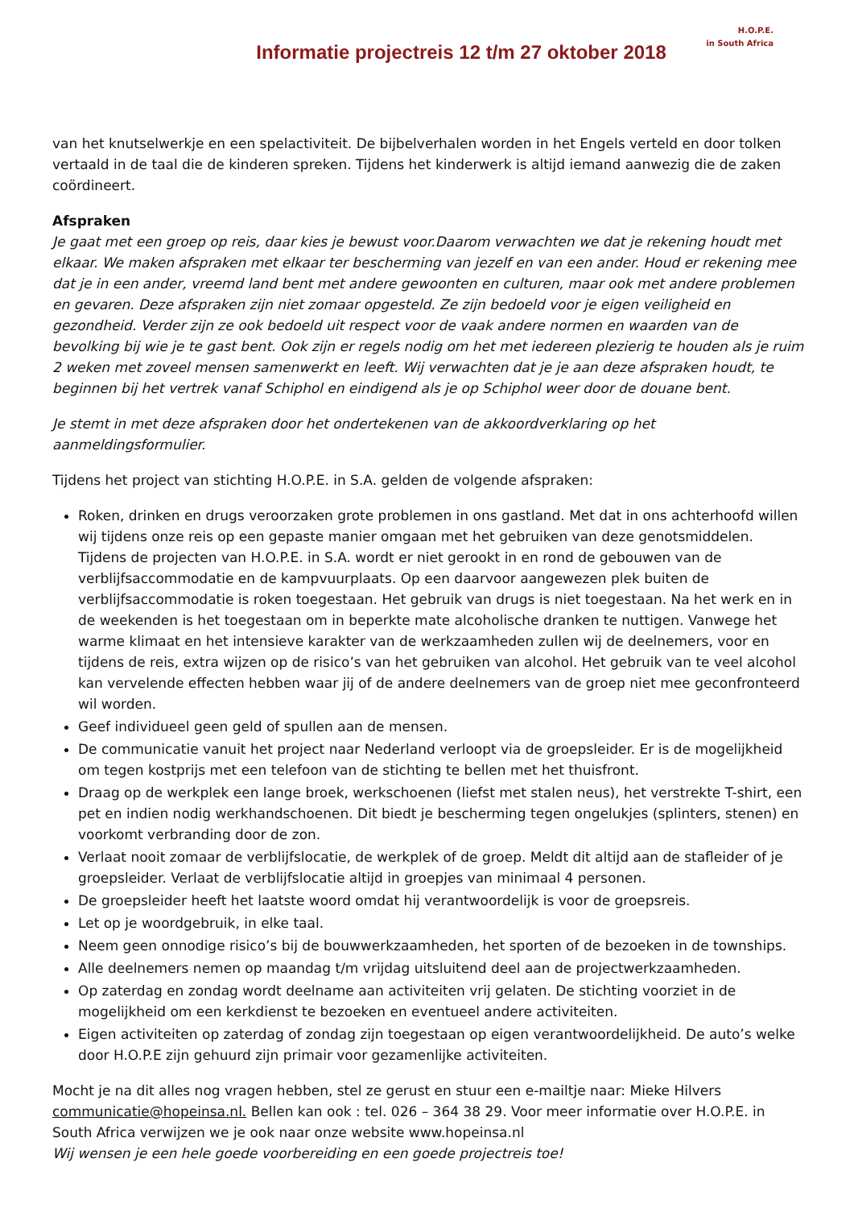Informatie projectreis 12 t/m 27 oktober 2018
H.O.P.E.
in South Africa
van het knutselwerkje en een spelactiviteit. De bijbelverhalen worden in het Engels verteld en door tolken vertaald in de taal die de kinderen spreken. Tijdens het kinderwerk is altijd iemand aanwezig die de zaken coördineert.
Afspraken
Je gaat met een groep op reis, daar kies je bewust voor.Daarom verwachten we dat je rekening houdt met elkaar. We maken afspraken met elkaar ter bescherming van jezelf en van een ander. Houd er rekening mee dat je in een ander, vreemd land bent met andere gewoonten en culturen, maar ook met andere problemen en gevaren. Deze afspraken zijn niet zomaar opgesteld. Ze zijn bedoeld voor je eigen veiligheid en gezondheid. Verder zijn ze ook bedoeld uit respect voor de vaak andere normen en waarden van de bevolking bij wie je te gast bent. Ook zijn er regels nodig om het met iedereen plezierig te houden als je ruim 2 weken met zoveel mensen samenwerkt en leeft. Wij verwachten dat je je aan deze afspraken houdt, te beginnen bij het vertrek vanaf Schiphol en eindigend als je op Schiphol weer door de douane bent.
Je stemt in met deze afspraken door het ondertekenen van de akkoordverklaring op het aanmeldingsformulier.
Tijdens het project van stichting H.O.P.E. in S.A. gelden de volgende afspraken:
Roken, drinken en drugs veroorzaken grote problemen in ons gastland. Met dat in ons achterhoofd willen wij tijdens onze reis op een gepaste manier omgaan met het gebruiken van deze genotsmiddelen. Tijdens de projecten van H.O.P.E. in S.A. wordt er niet gerookt in en rond de gebouwen van de verblijfsaccommodatie en de kampvuurplaats. Op een daarvoor aangewezen plek buiten de verblijfsaccommodatie is roken toegestaan. Het gebruik van drugs is niet toegestaan. Na het werk en in de weekenden is het toegestaan om in beperkte mate alcoholische dranken te nuttigen. Vanwege het warme klimaat en het intensieve karakter van de werkzaamheden zullen wij de deelnemers, voor en tijdens de reis, extra wijzen op de risico’s van het gebruiken van alcohol. Het gebruik van te veel alcohol kan vervelende effecten hebben waar jij of de andere deelnemers van de groep niet mee geconfronteerd wil worden.
Geef individueel geen geld of spullen aan de mensen.
De communicatie vanuit het project naar Nederland verloopt via de groepsleider. Er is de mogelijkheid om tegen kostprijs met een telefoon van de stichting te bellen met het thuisfront.
Draag op de werkplek een lange broek, werkschoenen (liefst met stalen neus), het verstrekte T-shirt, een pet en indien nodig werkhandschoenen. Dit biedt je bescherming tegen ongelukjes (splinters, stenen) en voorkomt verbranding door de zon.
Verlaat nooit zomaar de verblijfslocatie, de werkplek of de groep. Meldt dit altijd aan de stafleider of je groepsleider. Verlaat de verblijfslocatie altijd in groepjes van minimaal 4 personen.
De groepsleider heeft het laatste woord omdat hij verantwoordelijk is voor de groepsreis.
Let op je woordgebruik, in elke taal.
Neem geen onnodige risico’s bij de bouwwerkzaamheden, het sporten of de bezoeken in de townships.
Alle deelnemers nemen op maandag t/m vrijdag uitsluitend deel aan de projectwerkzaamheden.
Op zaterdag en zondag wordt deelname aan activiteiten vrij gelaten. De stichting voorziet in de mogelijkheid om een kerkdienst te bezoeken en eventueel andere activiteiten.
Eigen activiteiten op zaterdag of zondag zijn toegestaan op eigen verantwoordelijkheid. De auto’s welke door H.O.P.E zijn gehuurd zijn primair voor gezamenlijke activiteiten.
Mocht je na dit alles nog vragen hebben, stel ze gerust en stuur een e-mailtje naar: Mieke Hilvers communicatie@hopeinsa.nl. Bellen kan ook : tel. 026 – 364 38 29. Voor meer informatie over H.O.P.E. in South Africa verwijzen we je ook naar onze website www.hopeinsa.nl
Wij wensen je een hele goede voorbereiding en een goede projectreis toe!